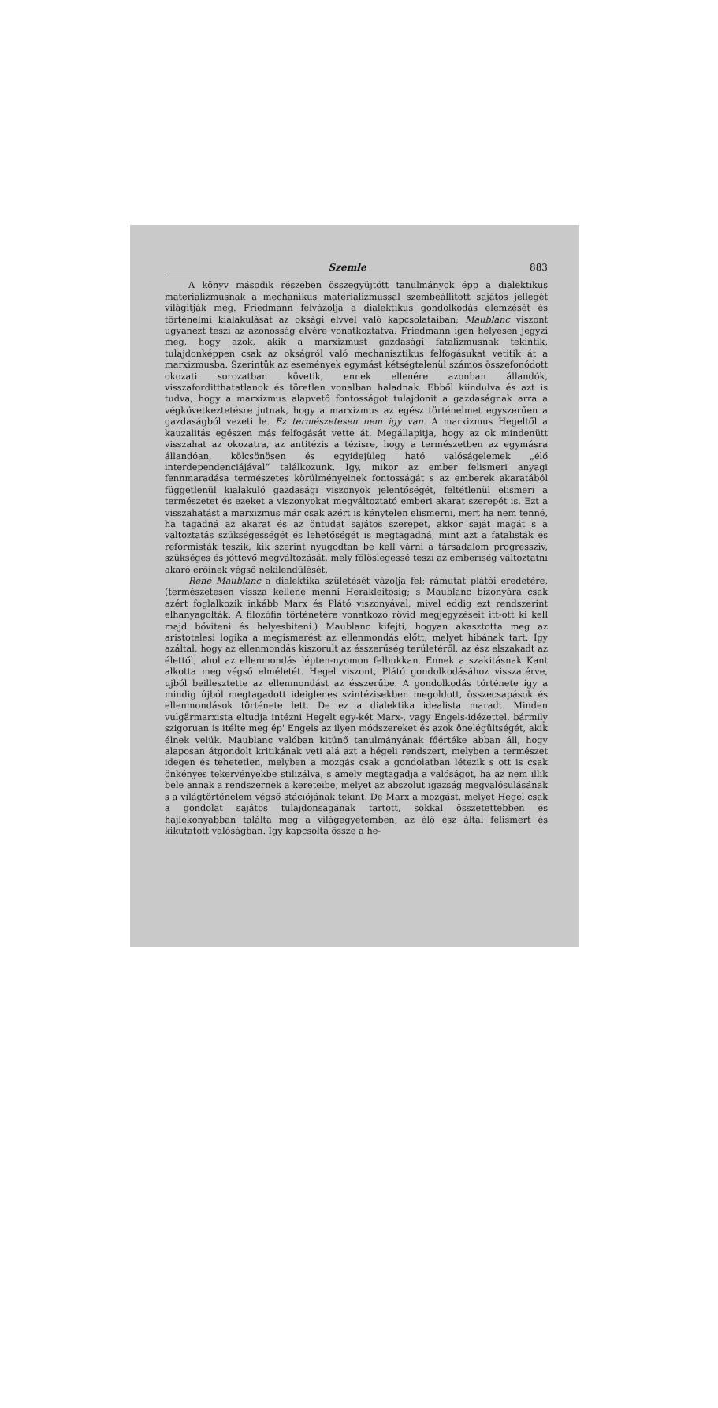Szemle 883
A könyv második részében összegyüjtött tanulmányok épp a dialektikus materializmusnak a mechanikus materializmussal szembeállitott sajátos jellegét világitják meg. Friedmann felvázolja a dialektikus gondolkodás elemzését és történelmi kialakulását az oksági elvvel való kapcsolataiban; Maublanc viszont ugyanezt teszi az azonosság elvére vonatkoztatva. Friedmann igen helyesen jegyzi meg, hogy azok, akik a marxizmust gazdasági fatalizmusnak tekintik, tulajdonképpen csak az okságról való mechanisztikus felfogásukat vetitik át a marxizmusba. Szerintük az események egymást kétségtelenül számos összefonódott okozati sorozatban követik, ennek ellenére azonban állandók, visszaforditthatatlanok és töretlen vonalban haladnak. Ebből kiindulva és azt is tudva, hogy a marxizmus alapvető fontosságot tulajdonit a gazdaságnak arra a végkövetkeztetésre jutnak, hogy a marxizmus az egész történelmet egyszerűen a gazdaságból vezeti le. Ez természetesen nem igy van. A marxizmus Hegeltől a kauzalitás egészen más felfogását vette át. Megállapitja, hogy az ok mindenütt visszahat az okozatra, az antitézis a tézisre, hogy a természetben az egymásra állandóan, kölcsönösen és egyidejüleg ható valóságelemek „élő interdependenciájával“ találkozunk. Igy, mikor az ember felismeri anyagi fennmaradása természetes körülményeinek fontosságát s az emberek akaratából függetlenül kialakuló gazdasági viszonyok jelentőségét, feltétlenül elismeri a természetet és ezeket a viszonyokat megváltoztató emberi akarat szerepét is. Ezt a visszahatást a marxizmus már csak azért is kénytelen elismerni, mert ha nem tenné, ha tagadná az akarat és az öntudat sajátos szerepét, akkor saját magát s a változtatás szükségességét és lehetőségét is megtagadná, mint azt a fatalisták és reformisták teszik, kik szerint nyugodtan be kell várni a társadalom progressziv, szükséges és jóttevő megváltozását, mely fölöslegessé teszi az emberiség változtatni akaró erőinek végső nekilendülését.
René Maublanc a dialektika születését vázolja fel; rámutat plátói eredetére, (természetesen vissza kellene menni Herakleitosig; s Maublanc bizonyára csak azért foglalkozik inkább Marx és Plátó viszonyával, mivel eddig ezt rendszerint elhanyagolták. A filozófia történetére vonatkozó rövid megjegyzéseit itt-ott ki kell majd bőviteni és helyesbiteni.) Maublanc kifejti, hogyan akasztotta meg az aristotelesi logika a megismerést az ellenmondás előtt, melyet hibának tart. Igy azáltal, hogy az ellenmondás kiszorult az ésszerűség területéről, az ész elszakadt az élettől, ahol az ellenmondás lépten-nyomon felbukkan. Ennek a szakitásnak Kant alkotta meg végső elméletét. Hegel viszont, Plátó gondolkodásához visszatérve, ujból beillesztette az ellenmondást az ésszerűbe. A gondolkodás története így a mindig újból megtagadott ideiglenes szintézisekben megoldott, összecsapások és ellenmondások története lett. De ez a dialektika idealista maradt. Minden vulgärmarxista eltudja intézni Hegelt egy-két Marx-, vagy Engels-idézettel, bármily szigoruan is itélte meg ép' Engels az ilyen módszereket és azok önelégültségét, akik élnek velük. Maublanc valóban kitünő tanulmányának főértéke abban áll, hogy alaposan átgondolt kritikának veti alá azt a hégeli rendszert, melyben a természet idegen és tehetetlen, melyben a mozgás csak a gondolatban létezik s ott is csak önkényes tekervényekbe stilizálva, s amely megtagadja a valóságot, ha az nem illik bele annak a rendszernek a kereteibe, melyet az abszolut igazság megvalósulásának s a világtörténelem végső stációjának tekint. De Marx a mozgást, melyet Hegel csak a gondolat sajátos tulajdonságának tartott, sokkal összetettebben és hajlékonyabban találta meg a világegyetemben, az élő ész által felismert és kikutatott valóságban. Igy kapcsolta össze a he-